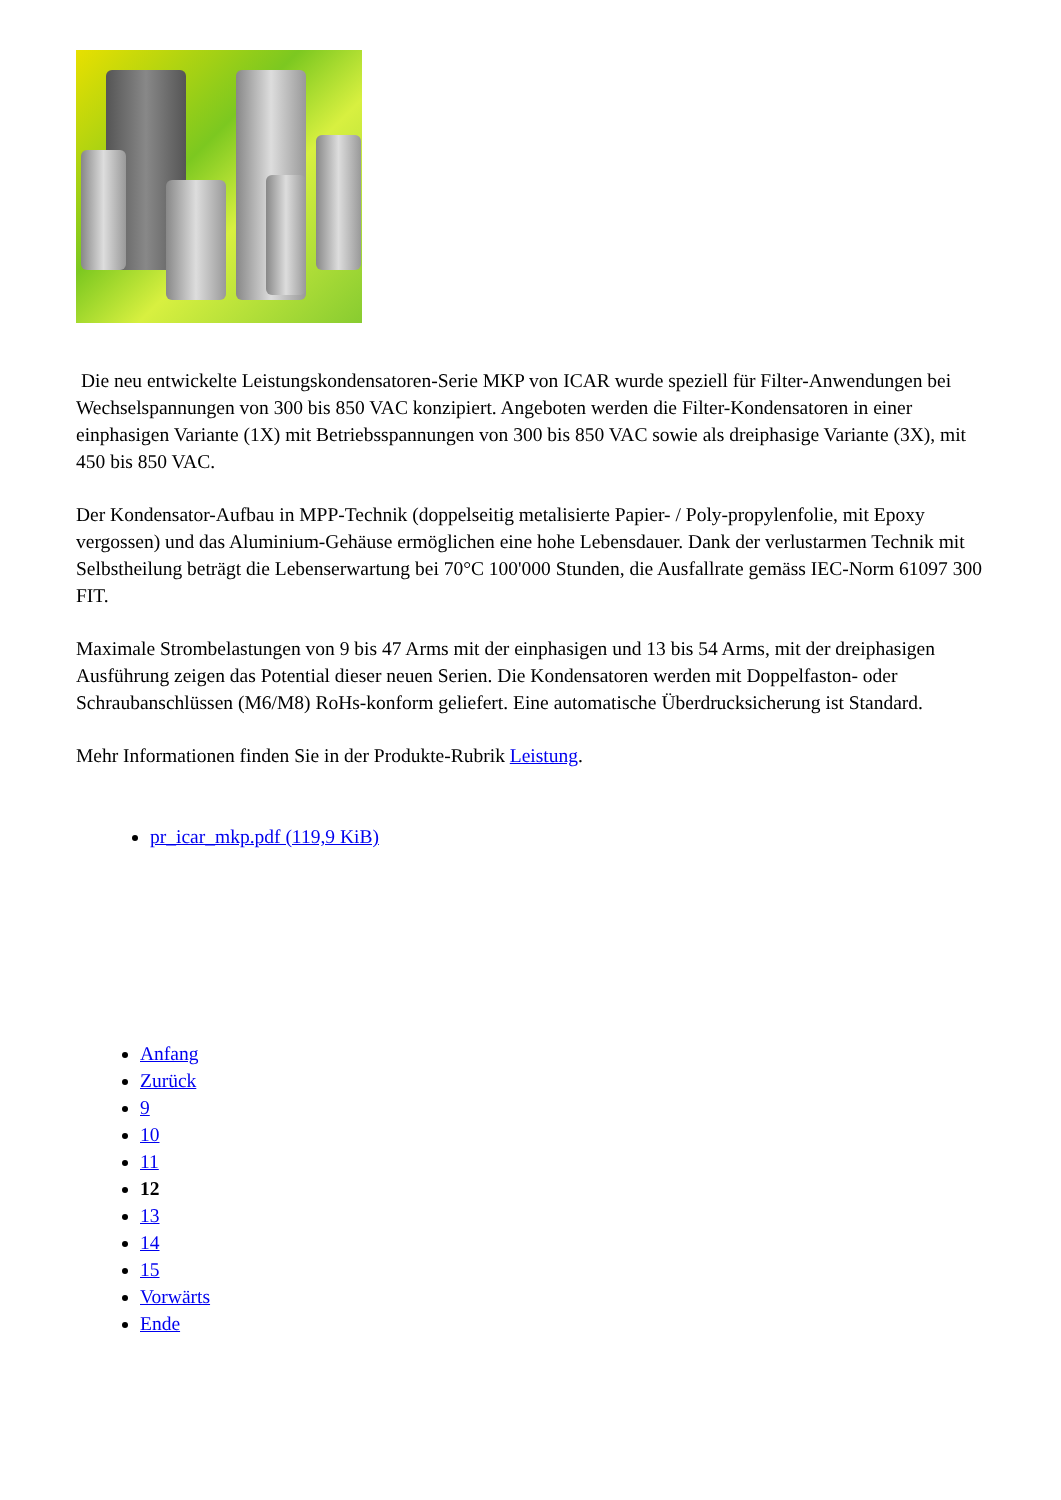Die neu entwickelte Leistungskondensatoren-Serie MKP von ICAR wurde speziell für Filter-Anwendungen bei Wechselspannungen von 300 bis 850 VAC konzipiert. Angeboten werden die Filter-Kondensatoren in einer einphasigen Variante (1X) mit Betriebsspannungen von 300 bis 850 VAC sowie als dreiphasige Variante (3X), mit 450 bis 850 VAC.
Der Kondensator-Aufbau in MPP-Technik (doppelseitig metalisierte Papier- / Poly-propylenfolie, mit Epoxy vergossen) und das Aluminium-Gehäuse ermöglichen eine hohe Lebensdauer. Dank der verlustarmen Technik mit Selbstheilung beträgt die Lebenserwartung bei 70°C 100'000 Stunden, die Ausfallrate gemäss IEC-Norm 61097 300 FIT.
Maximale Strombelastungen von 9 bis 47 Arms mit der einphasigen und 13 bis 54 Arms, mit der dreiphasigen Ausführung zeigen das Potential dieser neuen Serien. Die Kondensatoren werden mit Doppelfaston- oder Schraubanschlüssen (M6/M8) RoHs-konform geliefert. Eine automatische Überdrucksicherung ist Standard.
Mehr Informationen finden Sie in der Produkte-Rubrik Leistung.
pr_icar_mkp.pdf (119,9 KiB)
Anfang
Zurück
9
10
11
12
13
14
15
Vorwärts
Ende